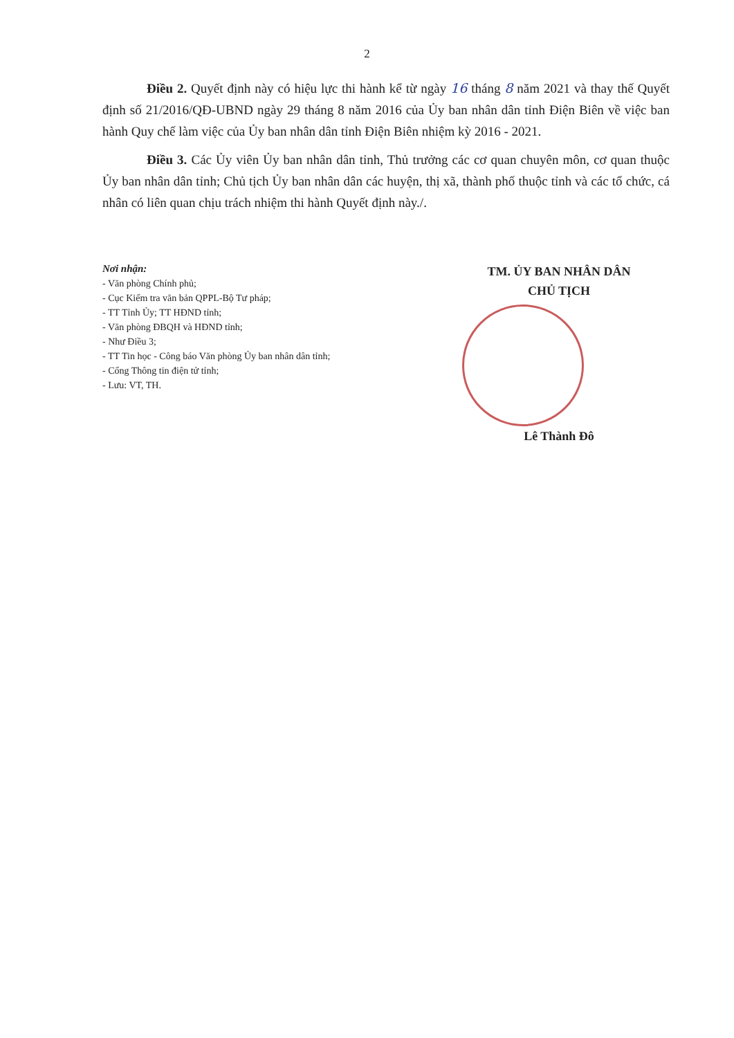2
Điều 2. Quyết định này có hiệu lực thi hành kể từ ngày 16 tháng 8 năm 2021 và thay thế Quyết định số 21/2016/QĐ-UBND ngày 29 tháng 8 năm 2016 của Ủy ban nhân dân tỉnh Điện Biên về việc ban hành Quy chế làm việc của Ủy ban nhân dân tỉnh Điện Biên nhiệm kỳ 2016 - 2021.
Điều 3. Các Ủy viên Ủy ban nhân dân tỉnh, Thủ trưởng các cơ quan chuyên môn, cơ quan thuộc Ủy ban nhân dân tỉnh; Chủ tịch Ủy ban nhân dân các huyện, thị xã, thành phố thuộc tỉnh và các tổ chức, cá nhân có liên quan chịu trách nhiệm thi hành Quyết định này./.
Nơi nhận:
- Văn phòng Chính phủ;
- Cục Kiểm tra văn bản QPPL-Bộ Tư pháp;
- TT Tỉnh Ủy; TT HĐND tỉnh;
- Văn phòng ĐBQH và HĐND tỉnh;
- Như Điều 3;
- TT Tin học - Công báo Văn phòng Ủy ban nhân dân tỉnh;
- Cổng Thông tin điện tử tỉnh;
- Lưu: VT, TH.
TM. ỦY BAN NHÂN DÂN
CHỦ TỊCH
Lê Thành Đô